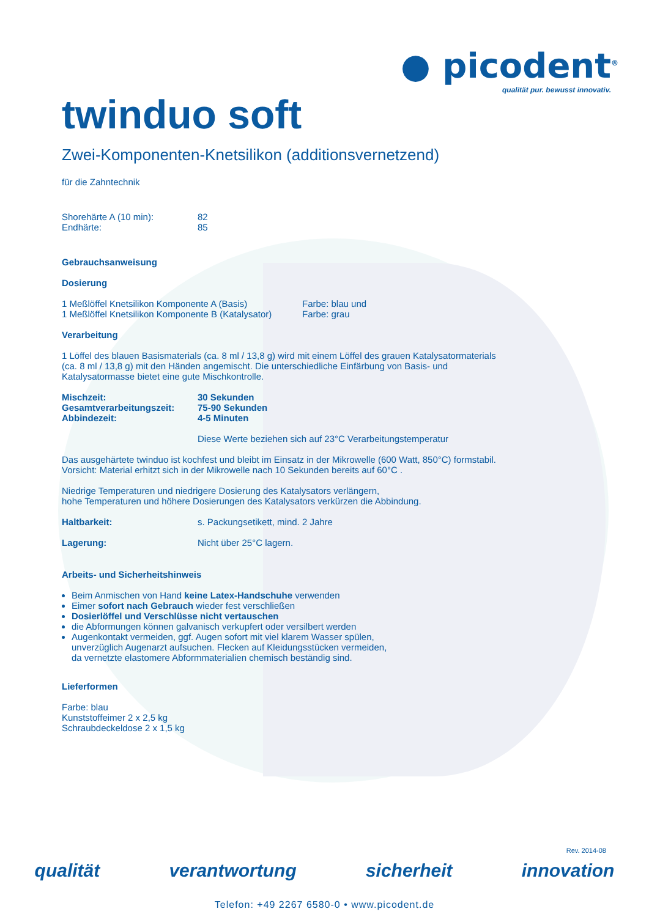● picodent<sup>®</sup>
qualität pur. bewusst innovativ.
twinduo soft
Zwei-Komponenten-Knetsilikon (additionsvernetzend)
für die Zahntechnik
Shorehärte A (10 min): 82
Endhärte: 85
Gebrauchsanweisung
Dosierung
1 Meßlöffel Knetsilikon Komponente A (Basis) Farbe: blau und
1 Meßlöffel Knetsilikon Komponente B (Katalysator) Farbe: grau
Verarbeitung
1 Löffel des blauen Basismaterials (ca. 8 ml / 13,8 g) wird mit einem Löffel des grauen Katalysatormaterials
(ca. 8 ml / 13,8 g) mit den Händen angemischt. Die unterschiedliche Einfärbung von Basis- und
Katalysatormasse bietet eine gute Mischkontrolle.
Mischzeit: 30 Sekunden
Gesamtverarbeitungszeit: 75-90 Sekunden
Abbindezeit: 4-5 Minuten
Diese Werte beziehen sich auf 23°C Verarbeitungstemperatur
Das ausgehärtete twinduo ist kochfest und bleibt im Einsatz in der Mikrowelle (600 Watt, 850°C) formstabil.
Vorsicht: Material erhitzt sich in der Mikrowelle nach 10 Sekunden bereits auf 60°C .
Niedrige Temperaturen und niedrigere Dosierung des Katalysators verlängern,
hohe Temperaturen und höhere Dosierungen des Katalysators verkürzen die Abbindung.
Haltbarkeit: s. Packungsetikett, mind. 2 Jahre
Lagerung: Nicht über 25°C lagern.
Arbeits- und Sicherheitshinweis
Beim Anmischen von Hand keine Latex-Handschuhe verwenden
Eimer sofort nach Gebrauch wieder fest verschließen
Dosierlöffel und Verschlüsse nicht vertauschen
die Abformungen können galvanisch verkupfert oder versilbert werden
Augenkontakt vermeiden, ggf. Augen sofort mit viel klarem Wasser spülen,
unverzüglich Augenarzt aufsuchen. Flecken auf Kleidungsstücken vermeiden,
da vernetzte elastomere Abformmaterialien chemisch beständig sind.
Lieferformen
Farbe: blau
Kunststoffeimer 2 x 2,5 kg
Schraubdeckeldose 2 x 1,5 kg
Rev. 2014-08
qualität verantwortung sicherheit innovation
Telefon: +49 2267 6580-0 • www.picodent.de